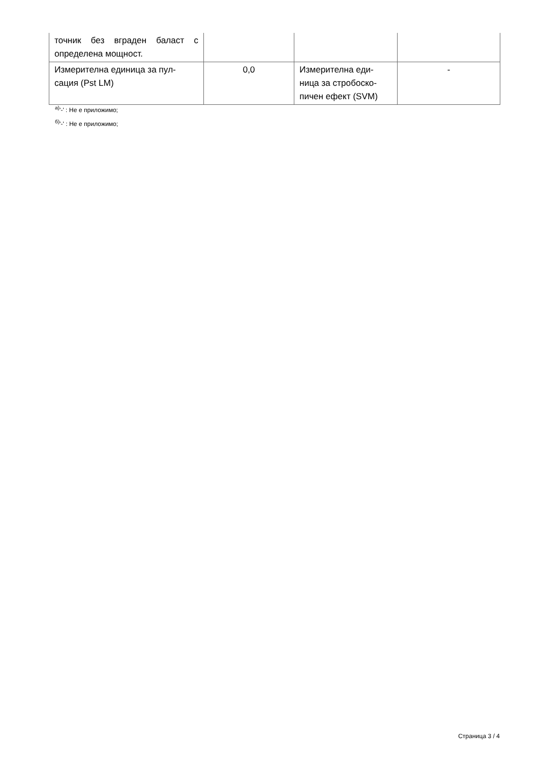| точник без вграден баласт с определена мощност. | | | |
| Измерителна единица за пул-сация (Pst LM) | 0,0 | Измерителна еди-ница за стробоско-пичен ефект (SVM) | - |
<sup>а)</sup>'-' : Не е приложимо;
<sup>б)</sup>'-' : Не е приложимо;
Страница 3 / 4